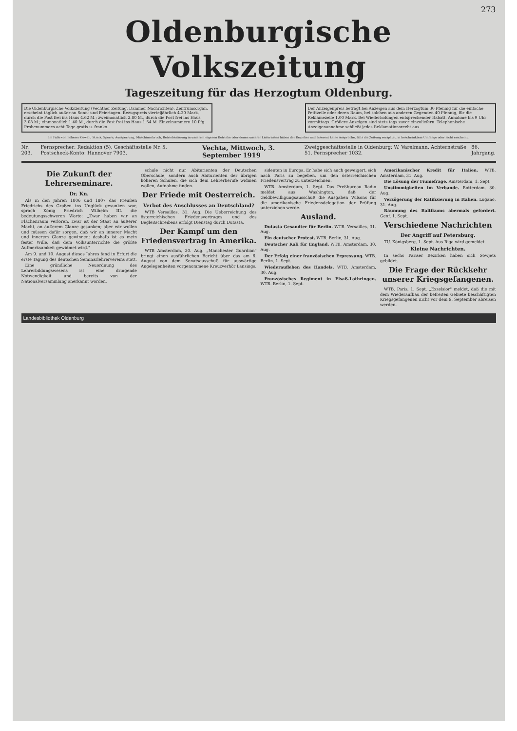273
Oldenburgische Volkszeitung
Tageszeitung für das Herzogtum Oldenburg.
Die Oldenburgische Volkszeitung (Vechtaer Zeitung, Dammer Nachrichten), Zentrumsorgan, erscheint täglich außer an Sonn- und Feiertagen. Bezugspreis vierteljährlich 4.20 Mark, durch die Post frei ins Haus 4.62 M.; zweimonatlich 2.80 M., durch die Post frei ins Haus 3.08 M.; einmonatlich 1.40 M., durch die Post frei ins Haus 1.54 M. Einzelnummern 10 Pfg. Probenummern acht Tage gratis u. franko.
Der Anzeigenpreis beträgt bei Anzeigen aus dem Herzogtum 30 Pfennig für die einfache Petitzeile oder deren Raum, bei solchen aus anderen Gegenden 40 Pfennig, für die Reklamezeile 1.00 Mark. Bei Wiederholungen entsprechender Rabatt. Annahme bis 9 Uhr vormittags. Größere Anzeigen sind stets tags zuvor einzuliefern. Telephonische Anzeigenannahme schließt jedes Reklamationsrecht aus.
Im Falle von höherer Gewalt, Streik, Sperre, Aussperrung, Maschinenbruch, Betriebsstörung in unserem eigenen Betriebe oder denen unserer Lieferanten haben der Bezieher und Inserent keine Ansprüche, falls die Zeitung verspätet, in beschränktem Umfange oder nicht erscheint.
Nr. 203. Fernsprecher: Redaktion (5), Geschäftsstelle Nr. 5. Postscheck-Konto: Hannover 7903. Vechta, Mittwoch, 3. September 1919 Zweiggeschäftsstelle in Oldenburg: W. Varelmann, Achternstraße 51. Fernsprecher 1032. 86. Jahrgang.
Die Zukunft der Lehrerseminare.
Dr. Kn.
Als in den Jahren 1806 und 1807 das Preußen Friedrichs des Großen ins Unglück gesunken war, sprach König Friedrich Wilhelm III. die bedeutungsschweren Worte: „Zwar haben wir an Flächenraum verloren, zwar ist der Staat an äußerer Macht, an äußerem Glanze gesunken; aber wir wollen und müssen dafür sorgen, daß wir an innerer Macht und innerem Glanze gewinnen; deshalb ist es mein fester Wille, daß dem Volksunterrichte die größte Aufmerksamkeit gewidmet wird."
Am 9. und 10. August dieses Jahres fand in Erfurt die erste Tagung des deutschen Seminarlehrervereins statt.
Eine gründliche Neuordnung des Lehrerbildungswesens ist eine dringende Notwendigkeit und bereits von der Nationalversammlung anerkannt worden.
schule nicht nur Abiturienten der Deutschen Oberschule, sondern auch Abiturienten der übrigen höheren Schulen, die sich dem Lehrerberufe widmen wollen, Aufnahme finden.
Der Friede mit Oesterreich.
Verbot des Anschlusses an Deutschland?
WTB Versailles, 31. Aug. Die Ueberreichung des österreichischen Friedensvertrages und des Begleitschreibens erfolgt Dienstag durch Dutasta.
Der Kampf um den Friedensvertrag in Amerika.
WTB Amsterdam, 30. Aug. „Manchester Guardian" bringt einen ausführlichen Bericht über das am 6. August von dem Senatsausschuß für auswärtige Angelegenheiten vorgenommene Kreuzverhör Lansings.
sidenten in Europa. Er habe sich auch geweigert, sich nach Paris zu begeben, um den österreichischen Friedensvertrag zu unterzeichnen.
WTB. Amsterdam, 1. Sept. Das Preßbureau Radio meldet aus Washington, daß der Geldbewilligungsausschuß die Ausgaben Wilsons für die amerikanische Friedensdelegation der Prüfung unterziehen werde.
Ausland.
Dutasta Gesandter für Berlin. WTB. Versailles, 31. Aug.
Ein deutscher Protest. WTB. Berlin, 31. Aug.
Deutscher Kali für England. WTB. Amsterdam, 30. Aug.
Der Erfolg einer französischen Erpressung. WTB. Berlin, 1. Sept.
Wiederaufleben des Handels. WTB. Amsterdam, 30. Aug.
Französisches Regiment in Elsaß-Lothringen. WTB. Berlin, 1. Sept.
Amerikanischer Kredit für Italien. WTB. Amsterdam, 31. Aug.
Die Lösung der Fiumefrage. Amsterdam, 1. Sept.
Unstimmigkeiten im Verbande. Rotterdam, 30. Aug.
Verzögerung der Ratifizierung in Italien. Lugano, 31. Aug.
Räumung des Baltikums abermals gefordert. Genf, 1. Sept.
Verschiedene Nachrichten
Der Angriff auf Petersburg.
TU. Königsberg, 1. Sept. Aus Riga wird gemeldet.
Kleine Nachrichten.
In sechs Pariser Bezirken haben sich Sowjets gebildet.
Die Frage der Rückkehr unserer Kriegsgefangenen.
WTB. Paris, 1. Sept. „Exzelsior" meldet, daß die mit dem Wiederaufbau der befreiten Gebiete beschäftigten Kriegsgefangenen nicht vor dem 9. September abreisen werden.
Landesbibliothek Oldenburg